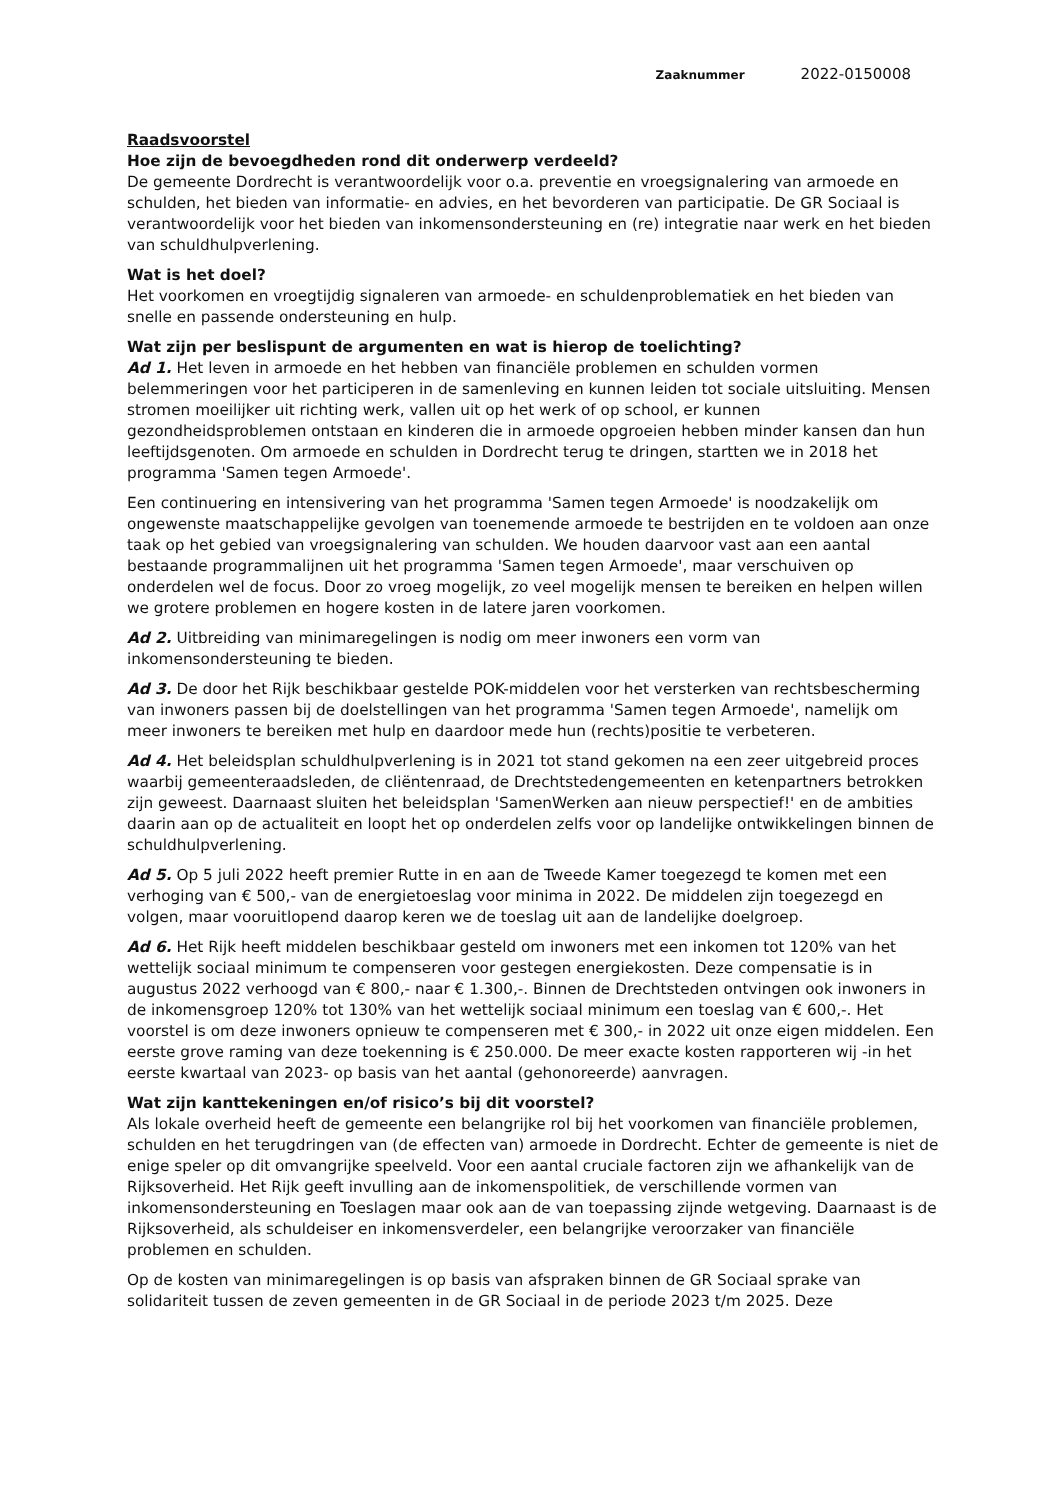Zaaknummer 2022-0150008
Raadsvoorstel
Hoe zijn de bevoegdheden rond dit onderwerp verdeeld?
De gemeente Dordrecht is verantwoordelijk voor o.a. preventie en vroegsignalering van armoede en schulden, het bieden van informatie- en advies, en het bevorderen van participatie. De GR Sociaal is verantwoordelijk voor het bieden van inkomensondersteuning en (re) integratie naar werk en het bieden van schuldhulpverlening.
Wat is het doel?
Het voorkomen en vroegtijdig signaleren van armoede- en schuldenproblematiek en het bieden van snelle en passende ondersteuning en hulp.
Wat zijn per beslispunt de argumenten en wat is hierop de toelichting?
Ad 1. Het leven in armoede en het hebben van financiële problemen en schulden vormen belemmeringen voor het participeren in de samenleving en kunnen leiden tot sociale uitsluiting. Mensen stromen moeilijker uit richting werk, vallen uit op het werk of op school, er kunnen gezondheidsproblemen ontstaan en kinderen die in armoede opgroeien hebben minder kansen dan hun leeftijdsgenoten. Om armoede en schulden in Dordrecht terug te dringen, startten we in 2018 het programma 'Samen tegen Armoede'.
Een continuering en intensivering van het programma 'Samen tegen Armoede' is noodzakelijk om ongewenste maatschappelijke gevolgen van toenemende armoede te bestrijden en te voldoen aan onze taak op het gebied van vroegsignalering van schulden. We houden daarvoor vast aan een aantal bestaande programmalijnen uit het programma 'Samen tegen Armoede', maar verschuiven op onderdelen wel de focus. Door zo vroeg mogelijk, zo veel mogelijk mensen te bereiken en helpen willen we grotere problemen en hogere kosten in de latere jaren voorkomen.
Ad 2. Uitbreiding van minimaregelingen is nodig om meer inwoners een vorm van inkomensondersteuning te bieden.
Ad 3. De door het Rijk beschikbaar gestelde POK-middelen voor het versterken van rechtsbescherming van inwoners passen bij de doelstellingen van het programma 'Samen tegen Armoede', namelijk om meer inwoners te bereiken met hulp en daardoor mede hun (rechts)positie te verbeteren.
Ad 4. Het beleidsplan schuldhulpverlening is in 2021 tot stand gekomen na een zeer uitgebreid proces waarbij gemeenteraadsleden, de cliëntenraad, de Drechtstedengemeenten en ketenpartners betrokken zijn geweest. Daarnaast sluiten het beleidsplan 'SamenWerken aan nieuw perspectief!' en de ambities daarin aan op de actualiteit en loopt het op onderdelen zelfs voor op landelijke ontwikkelingen binnen de schuldhulpverlening.
Ad 5. Op 5 juli 2022 heeft premier Rutte in en aan de Tweede Kamer toegezegd te komen met een verhoging van € 500,- van de energietoeslag voor minima in 2022. De middelen zijn toegezegd en volgen, maar vooruitlopend daarop keren we de toeslag uit aan de landelijke doelgroep.
Ad 6. Het Rijk heeft middelen beschikbaar gesteld om inwoners met een inkomen tot 120% van het wettelijk sociaal minimum te compenseren voor gestegen energiekosten. Deze compensatie is in augustus 2022 verhoogd van € 800,- naar € 1.300,-. Binnen de Drechtsteden ontvingen ook inwoners in de inkomensgroep 120% tot 130% van het wettelijk sociaal minimum een toeslag van € 600,-. Het voorstel is om deze inwoners opnieuw te compenseren met € 300,- in 2022 uit onze eigen middelen. Een eerste grove raming van deze toekenning is € 250.000. De meer exacte kosten rapporteren wij -in het eerste kwartaal van 2023- op basis van het aantal (gehonoreerde) aanvragen.
Wat zijn kanttekeningen en/of risico’s bij dit voorstel?
Als lokale overheid heeft de gemeente een belangrijke rol bij het voorkomen van financiële problemen, schulden en het terugdringen van (de effecten van) armoede in Dordrecht. Echter de gemeente is niet de enige speler op dit omvangrijke speelveld. Voor een aantal cruciale factoren zijn we afhankelijk van de Rijksoverheid. Het Rijk geeft invulling aan de inkomenspolitiek, de verschillende vormen van inkomensondersteuning en Toeslagen maar ook aan de van toepassing zijnde wetgeving. Daarnaast is de Rijksoverheid, als schuldeiser en inkomensverdeler, een belangrijke veroorzaker van financiële problemen en schulden.
Op de kosten van minimaregelingen is op basis van afspraken binnen de GR Sociaal sprake van solidariteit tussen de zeven gemeenten in de GR Sociaal in de periode 2023 t/m 2025. Deze